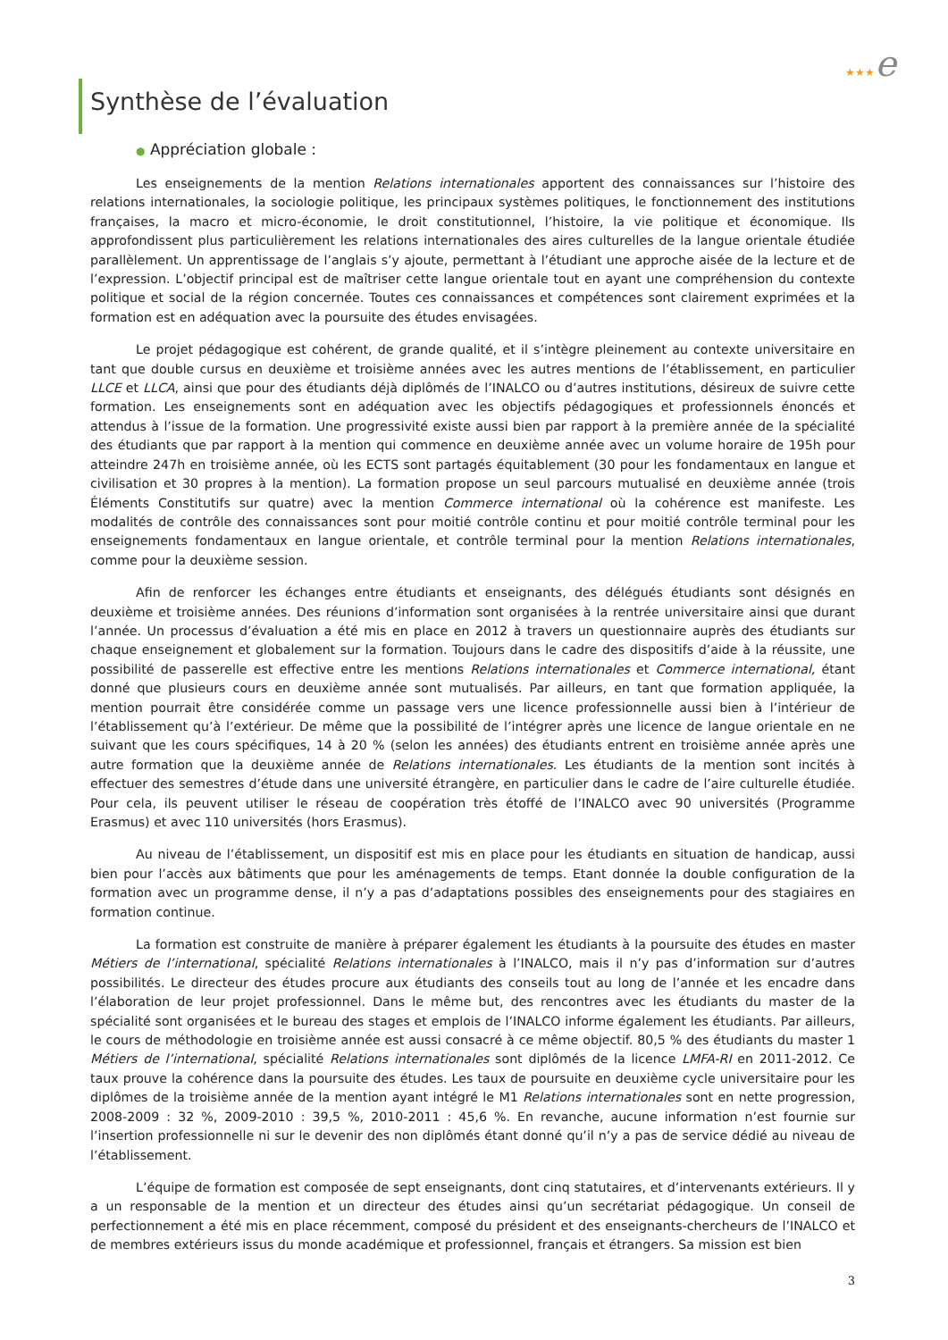★★★e
Synthèse de l’évaluation
● Appréciation globale :
Les enseignements de la mention Relations internationales apportent des connaissances sur l’histoire des relations internationales, la sociologie politique, les principaux systèmes politiques, le fonctionnement des institutions françaises, la macro et micro-économie, le droit constitutionnel, l’histoire, la vie politique et économique. Ils approfondissent plus particulièrement les relations internationales des aires culturelles de la langue orientale étudiée parallèlement. Un apprentissage de l’anglais s’y ajoute, permettant à l’étudiant une approche aisée de la lecture et de l’expression. L’objectif principal est de maîtriser cette langue orientale tout en ayant une compréhension du contexte politique et social de la région concernée. Toutes ces connaissances et compétences sont clairement exprimées et la formation est en adéquation avec la poursuite des études envisagées.
Le projet pédagogique est cohérent, de grande qualité, et il s’intègre pleinement au contexte universitaire en tant que double cursus en deuxième et troisième années avec les autres mentions de l’établissement, en particulier LLCE et LLCA, ainsi que pour des étudiants déjà diplômés de l’INALCO ou d’autres institutions, désireux de suivre cette formation. Les enseignements sont en adéquation avec les objectifs pédagogiques et professionnels énoncés et attendus à l’issue de la formation. Une progressivité existe aussi bien par rapport à la première année de la spécialité des étudiants que par rapport à la mention qui commence en deuxième année avec un volume horaire de 195h pour atteindre 247h en troisième année, où les ECTS sont partagés équitablement (30 pour les fondamentaux en langue et civilisation et 30 propres à la mention). La formation propose un seul parcours mutualisé en deuxième année (trois Éléments Constitutifs sur quatre) avec la mention Commerce international où la cohérence est manifeste. Les modalités de contrôle des connaissances sont pour moitié contrôle continu et pour moitié contrôle terminal pour les enseignements fondamentaux en langue orientale, et contrôle terminal pour la mention Relations internationales, comme pour la deuxième session.
Afin de renforcer les échanges entre étudiants et enseignants, des délégués étudiants sont désignés en deuxième et troisième années. Des réunions d’information sont organisées à la rentrée universitaire ainsi que durant l’année. Un processus d’évaluation a été mis en place en 2012 à travers un questionnaire auprès des étudiants sur chaque enseignement et globalement sur la formation. Toujours dans le cadre des dispositifs d’aide à la réussite, une possibilité de passerelle est effective entre les mentions Relations internationales et Commerce international, étant donné que plusieurs cours en deuxième année sont mutualisés. Par ailleurs, en tant que formation appliquée, la mention pourrait être considérée comme un passage vers une licence professionnelle aussi bien à l’intérieur de l’établissement qu’à l’extérieur. De même que la possibilité de l’intégrer après une licence de langue orientale en ne suivant que les cours spécifiques, 14 à 20 % (selon les années) des étudiants entrent en troisième année après une autre formation que la deuxième année de Relations internationales. Les étudiants de la mention sont incités à effectuer des semestres d’étude dans une université étrangère, en particulier dans le cadre de l’aire culturelle étudiée. Pour cela, ils peuvent utiliser le réseau de coopération très étoffé de l’INALCO avec 90 universités (Programme Erasmus) et avec 110 universités (hors Erasmus).
Au niveau de l’établissement, un dispositif est mis en place pour les étudiants en situation de handicap, aussi bien pour l’accès aux bâtiments que pour les aménagements de temps. Etant donnée la double configuration de la formation avec un programme dense, il n’y a pas d’adaptations possibles des enseignements pour des stagiaires en formation continue.
La formation est construite de manière à préparer également les étudiants à la poursuite des études en master Métiers de l’international, spécialité Relations internationales à l’INALCO, mais il n’y pas d’information sur d’autres possibilités. Le directeur des études procure aux étudiants des conseils tout au long de l’année et les encadre dans l’élaboration de leur projet professionnel. Dans le même but, des rencontres avec les étudiants du master de la spécialité sont organisées et le bureau des stages et emplois de l’INALCO informe également les étudiants. Par ailleurs, le cours de méthodologie en troisième année est aussi consacré à ce même objectif. 80,5 % des étudiants du master 1 Métiers de l’international, spécialité Relations internationales sont diplômés de la licence LMFA-RI en 2011-2012. Ce taux prouve la cohérence dans la poursuite des études. Les taux de poursuite en deuxième cycle universitaire pour les diplômes de la troisième année de la mention ayant intégré le M1 Relations internationales sont en nette progression, 2008-2009 : 32 %, 2009-2010 : 39,5 %, 2010-2011 : 45,6 %. En revanche, aucune information n’est fournie sur l’insertion professionnelle ni sur le devenir des non diplômés étant donné qu’il n’y a pas de service dédié au niveau de l’établissement.
L’équipe de formation est composée de sept enseignants, dont cinq statutaires, et d’intervenants extérieurs. Il y a un responsable de la mention et un directeur des études ainsi qu’un secrétariat pédagogique. Un conseil de perfectionnement a été mis en place récemment, composé du président et des enseignants-chercheurs de l’INALCO et de membres extérieurs issus du monde académique et professionnel, français et étrangers. Sa mission est bien
3